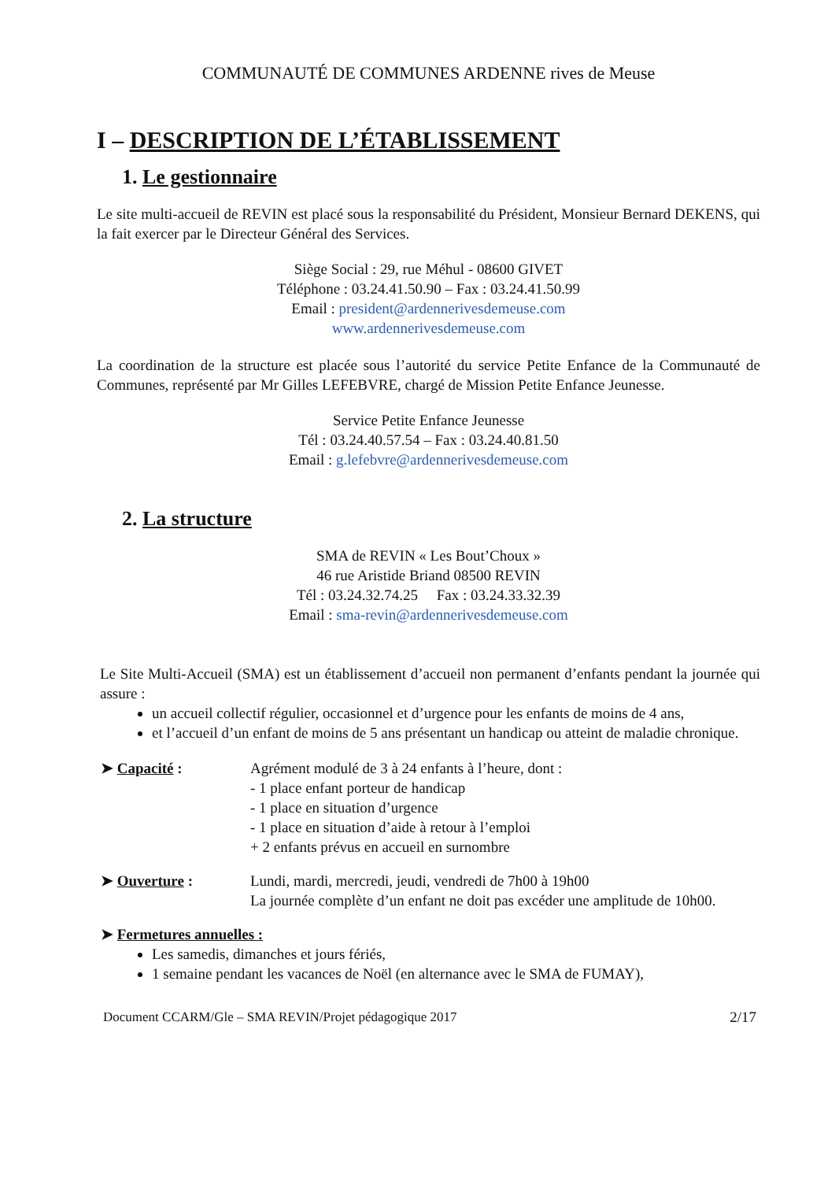COMMUNAUTÉ DE COMMUNES ARDENNE rives de Meuse
I – DESCRIPTION DE L’ÉTABLISSEMENT
1. Le gestionnaire
Le site multi-accueil de REVIN est placé sous la responsabilité du Président, Monsieur Bernard DEKENS, qui la fait exercer par le Directeur Général des Services.
Siège Social : 29, rue Méhul - 08600 GIVET
Téléphone : 03.24.41.50.90 – Fax : 03.24.41.50.99
Email : president@ardennerivesdemeuse.com
www.ardennerivesdemeuse.com
La coordination de la structure est placée sous l’autorité du service Petite Enfance de la Communauté de Communes, représenté par Mr Gilles LEFEBVRE, chargé de Mission Petite Enfance Jeunesse.
Service Petite Enfance Jeunesse
Tél : 03.24.40.57.54 – Fax : 03.24.40.81.50
Email : g.lefebvre@ardennerivesdemeuse.com
2. La structure
SMA de REVIN « Les Bout’Choux »
46 rue Aristide Briand 08500 REVIN
Tél : 03.24.32.74.25 Fax : 03.24.33.32.39
Email : sma-revin@ardennerivesdemeuse.com
Le Site Multi-Accueil (SMA) est un établissement d’accueil non permanent d’enfants pendant la journée qui assure :
un accueil collectif régulier, occasionnel et d’urgence pour les enfants de moins de 4 ans,
et l’accueil d’un enfant de moins de 5 ans présentant un handicap ou atteint de maladie chronique.
➤ Capacité : Agrément modulé de 3 à 24 enfants à l’heure, dont :
- 1 place enfant porteur de handicap
- 1 place en situation d’urgence
- 1 place en situation d’aide à retour à l’emploi
+ 2 enfants prévus en accueil en surnombre
➤ Ouverture : Lundi, mardi, mercredi, jeudi, vendredi de 7h00 à 19h00
La journée complète d’un enfant ne doit pas excéder une amplitude de 10h00.
➤ Fermetures annuelles :
Les samedis, dimanches et jours fériés,
1 semaine pendant les vacances de Noël (en alternance avec le SMA de FUMAY),
Document CCARM/Gle – SMA REVIN/Projet pédagogique 2017 2/17